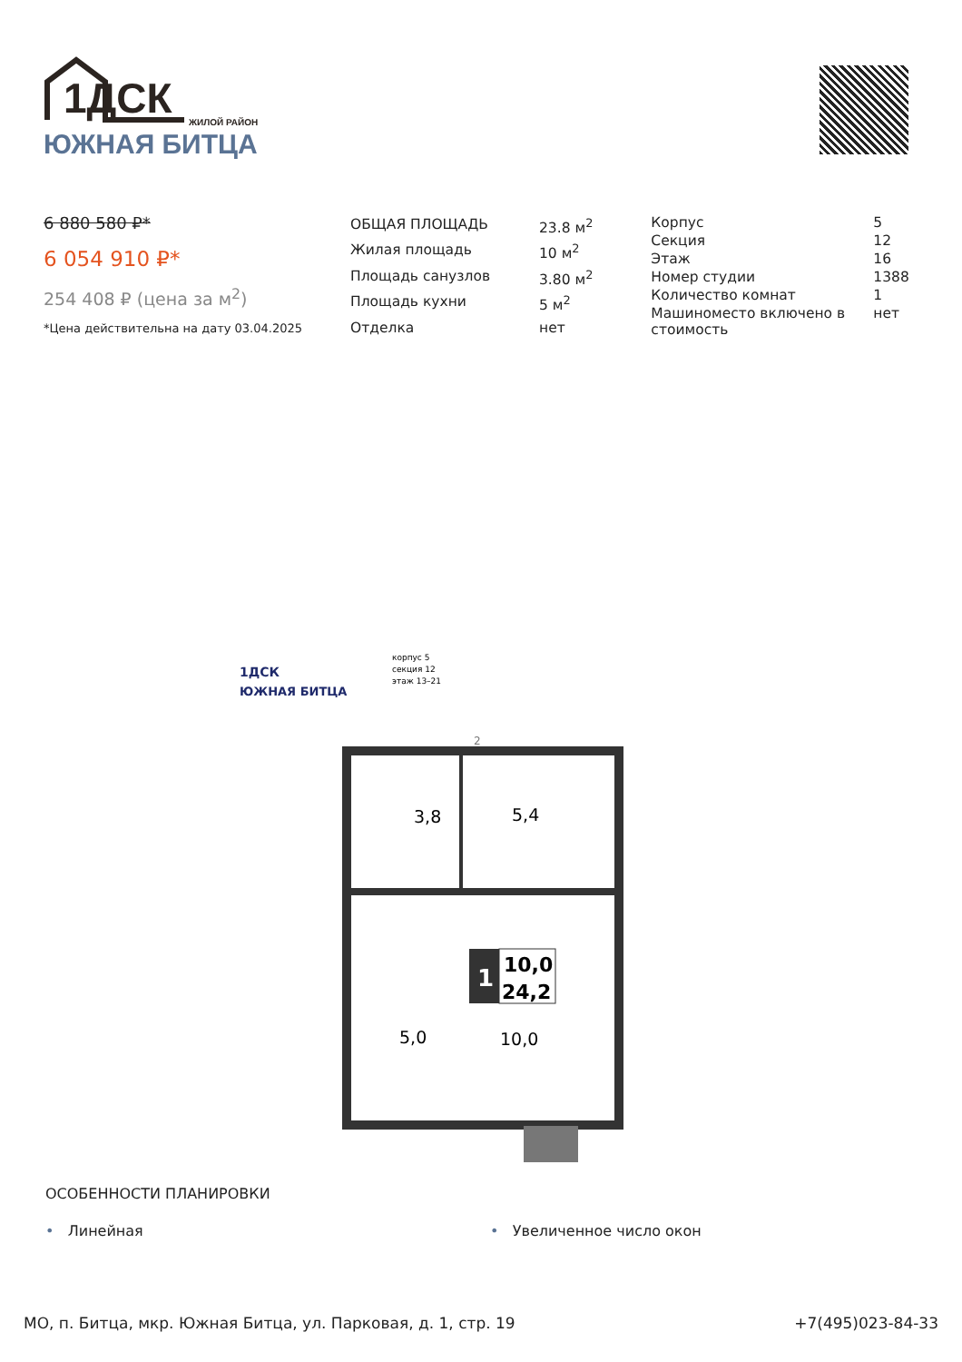1ДСК
ЖИЛОЙ РАЙОН
ЮЖНАЯ БИТЦА
6 880 580 ₽*
6 054 910 ₽*
254 408 ₽ (цена за м<sup>2</sup>)
*Цена действительна на дату 03.04.2025
| ОБЩАЯ ПЛОЩАДЬ | 23.8 м<sup>2</sup> |
| Жилая площадь | 10 м<sup>2</sup> |
| Площадь санузлов | 3.80 м<sup>2</sup> |
| Площадь кухни | 5 м<sup>2</sup> |
| Отделка | нет |
| Корпус | 5 |
| Секция | 12 |
| Этаж | 16 |
| Номер студии | 1388 |
| Количество комнат | 1 |
| Машиноместо включено в стоимость | нет |
1ДСК
ЮЖНАЯ БИТЦА
корпус 5
секция 12
этаж 13–21
3,8
5,4
5,0
10,0
2
1
10,0
24,2
ОСОБЕННОСТИ ПЛАНИРОВКИ
• Линейная • Увеличенное число окон
МО, п. Битца, мкр. Южная Битца, ул. Парковая, д. 1, стр. 19 +7(495)023-84-33